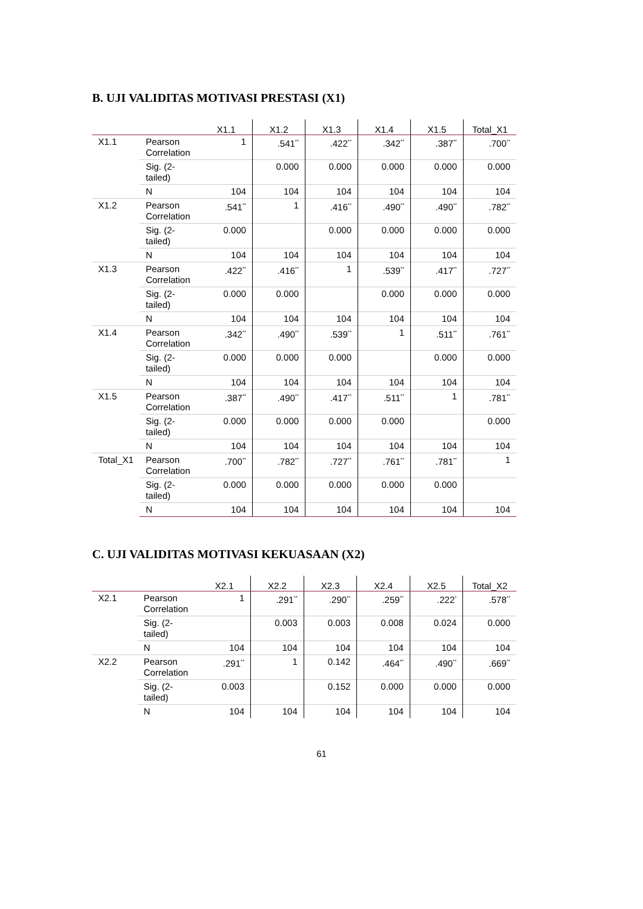B. UJI VALIDITAS MOTIVASI PRESTASI (X1)
| | | X1.1 | X1.2 | X1.3 | X1.4 | X1.5 | Total_X1 |
| --- | --- | --- | --- | --- | --- | --- | --- |
| X1.1 | Pearson Correlation | 1 | .541<sup>**</sup> | .422<sup>**</sup> | .342<sup>**</sup> | .387<sup>**</sup> | .700<sup>**</sup> |
| | Sig. (2-tailed) | | 0.000 | 0.000 | 0.000 | 0.000 | 0.000 |
| | N | 104 | 104 | 104 | 104 | 104 | 104 |
| X1.2 | Pearson Correlation | .541<sup>**</sup> | 1 | .416<sup>**</sup> | .490<sup>**</sup> | .490<sup>**</sup> | .782<sup>**</sup> |
| | Sig. (2-tailed) | 0.000 | | 0.000 | 0.000 | 0.000 | 0.000 |
| | N | 104 | 104 | 104 | 104 | 104 | 104 |
| X1.3 | Pearson Correlation | .422<sup>**</sup> | .416<sup>**</sup> | 1 | .539<sup>**</sup> | .417<sup>**</sup> | .727<sup>**</sup> |
| | Sig. (2-tailed) | 0.000 | 0.000 | | 0.000 | 0.000 | 0.000 |
| | N | 104 | 104 | 104 | 104 | 104 | 104 |
| X1.4 | Pearson Correlation | .342<sup>**</sup> | .490<sup>**</sup> | .539<sup>**</sup> | 1 | .511<sup>**</sup> | .761<sup>**</sup> |
| | Sig. (2-tailed) | 0.000 | 0.000 | 0.000 | | 0.000 | 0.000 |
| | N | 104 | 104 | 104 | 104 | 104 | 104 |
| X1.5 | Pearson Correlation | .387<sup>**</sup> | .490<sup>**</sup> | .417<sup>**</sup> | .511<sup>**</sup> | 1 | .781<sup>**</sup> |
| | Sig. (2-tailed) | 0.000 | 0.000 | 0.000 | 0.000 | | 0.000 |
| | N | 104 | 104 | 104 | 104 | 104 | 104 |
| Total_X1 | Pearson Correlation | .700<sup>**</sup> | .782<sup>**</sup> | .727<sup>**</sup> | .761<sup>**</sup> | .781<sup>**</sup> | 1 |
| | Sig. (2-tailed) | 0.000 | 0.000 | 0.000 | 0.000 | 0.000 | |
| | N | 104 | 104 | 104 | 104 | 104 | 104 |
C. UJI VALIDITAS MOTIVASI KEKUASAAN (X2)
| | | X2.1 | X2.2 | X2.3 | X2.4 | X2.5 | Total_X2 |
| --- | --- | --- | --- | --- | --- | --- | --- |
| X2.1 | Pearson Correlation | 1 | .291<sup>**</sup> | .290<sup>**</sup> | .259<sup>**</sup> | .222<sup>*</sup> | .578<sup>**</sup> |
| | Sig. (2-tailed) | | 0.003 | 0.003 | 0.008 | 0.024 | 0.000 |
| | N | 104 | 104 | 104 | 104 | 104 | 104 |
| X2.2 | Pearson Correlation | .291<sup>**</sup> | 1 | 0.142 | .464<sup>**</sup> | .490<sup>**</sup> | .669<sup>**</sup> |
| | Sig. (2-tailed) | 0.003 | | 0.152 | 0.000 | 0.000 | 0.000 |
| | N | 104 | 104 | 104 | 104 | 104 | 104 |
61